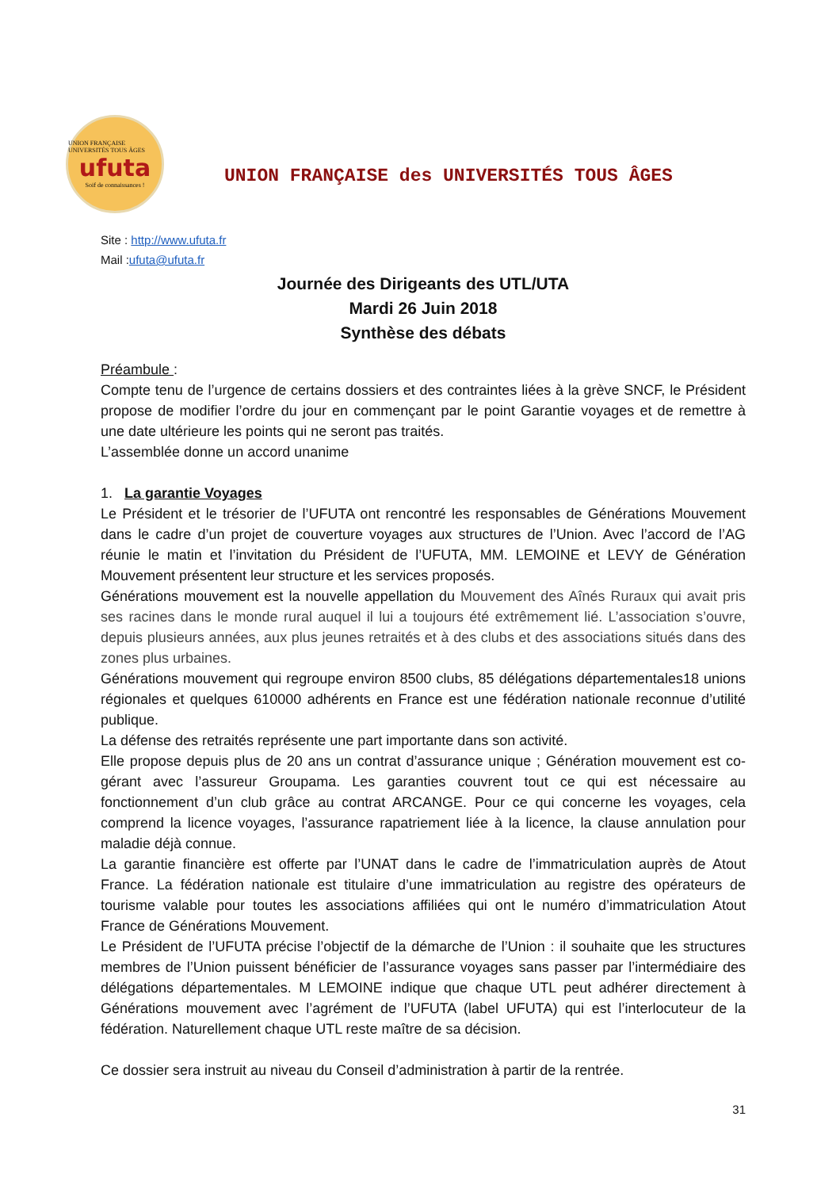UNION FRANÇAISE UNIVERSITÉS TOUS ÂGES
ufuta
Soif de connaissances !
UNION FRANÇAISE des UNIVERSITÉS TOUS ÂGES
Site : http://www.ufuta.fr
Mail :ufuta@ufuta.fr
Journée des Dirigeants des UTL/UTA
Mardi 26 Juin 2018
Synthèse des débats
Préambule :
Compte tenu de l’urgence de certains dossiers et des contraintes liées à la grève SNCF, le Président propose de modifier l’ordre du jour en commençant par le point Garantie voyages et de remettre à une date ultérieure les points qui ne seront pas traités.
L’assemblée donne un accord unanime
1. La garantie Voyages
Le Président et le trésorier de l’UFUTA ont rencontré les responsables de Générations Mouvement dans le cadre d’un projet de couverture voyages aux structures de l’Union. Avec l’accord de l’AG réunie le matin et l’invitation du Président de l’UFUTA, MM. LEMOINE et LEVY de Génération Mouvement présentent leur structure et les services proposés.
Générations mouvement est la nouvelle appellation du Mouvement des Aînés Ruraux qui avait pris ses racines dans le monde rural auquel il lui a toujours été extrêmement lié. L’association s’ouvre, depuis plusieurs années, aux plus jeunes retraités et à des clubs et des associations situés dans des zones plus urbaines.
Générations mouvement qui regroupe environ 8500 clubs, 85 délégations départementales18 unions régionales et quelques 610000 adhérents en France est une fédération nationale reconnue d’utilité publique.
La défense des retraités représente une part importante dans son activité.
Elle propose depuis plus de 20 ans un contrat d’assurance unique ; Génération mouvement est co-gérant avec l’assureur Groupama. Les garanties couvrent tout ce qui est nécessaire au fonctionnement d’un club grâce au contrat ARCANGE. Pour ce qui concerne les voyages, cela comprend la licence voyages, l’assurance rapatriement liée à la licence, la clause annulation pour maladie déjà connue.
La garantie financière est offerte par l’UNAT dans le cadre de l’immatriculation auprès de Atout France. La fédération nationale est titulaire d’une immatriculation au registre des opérateurs de tourisme valable pour toutes les associations affiliées qui ont le numéro d’immatriculation Atout France de Générations Mouvement.
Le Président de l’UFUTA précise l’objectif de la démarche de l’Union : il souhaite que les structures membres de l’Union puissent bénéficier de l’assurance voyages sans passer par l’intermédiaire des délégations départementales. M LEMOINE indique que chaque UTL peut adhérer directement à Générations mouvement avec l’agrément de l’UFUTA (label UFUTA) qui est l’interlocuteur de la fédération. Naturellement chaque UTL reste maître de sa décision.
Ce dossier sera instruit au niveau du Conseil d’administration à partir de la rentrée.
31